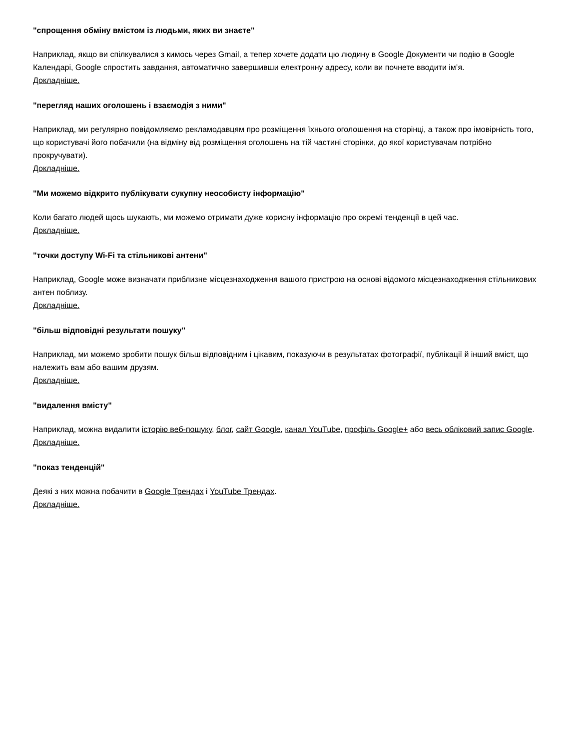"спрощення обміну вмістом із людьми, яких ви знаєте"
Наприклад, якщо ви спілкувалися з кимось через Gmail, а тепер хочете додати цю людину в Google Документи чи подію в Google Календарі, Google спростить завдання, автоматично завершивши електронну адресу, коли ви почнете вводити ім’я.
Докладніше.
"перегляд наших оголошень і взаємодія з ними"
Наприклад, ми регулярно повідомляємо рекламодавцям про розміщення їхнього оголошення на сторінці, а також про імовірність того, що користувачі його побачили (на відміну від розміщення оголошень на тій частині сторінки, до якої користувачам потрібно прокручувати).
Докладніше.
"Ми можемо відкрито публікувати сукупну неособисту інформацію"
Коли багато людей щось шукають, ми можемо отримати дуже корисну інформацію про окремі тенденції в цей час.
Докладніше.
"точки доступу Wi-Fi та стільникові антени"
Наприклад, Google може визначати приблизне місцезнаходження вашого пристрою на основі відомого місцезнаходження стільникових антен поблизу.
Докладніше.
"більш відповідні результати пошуку"
Наприклад, ми можемо зробити пошук більш відповідним і цікавим, показуючи в результатах фотографії, публікації й інший вміст, що належить вам або вашим друзям.
Докладніше.
"видалення вмісту"
Наприклад, можна видалити історію веб-пошуку, блог, сайт Google, канал YouTube, профіль Google+ або весь обліковий запис Google.
Докладніше.
"показ тенденцій"
Деякі з них можна побачити в Google Трендах і YouTube Трендах.
Докладніше.